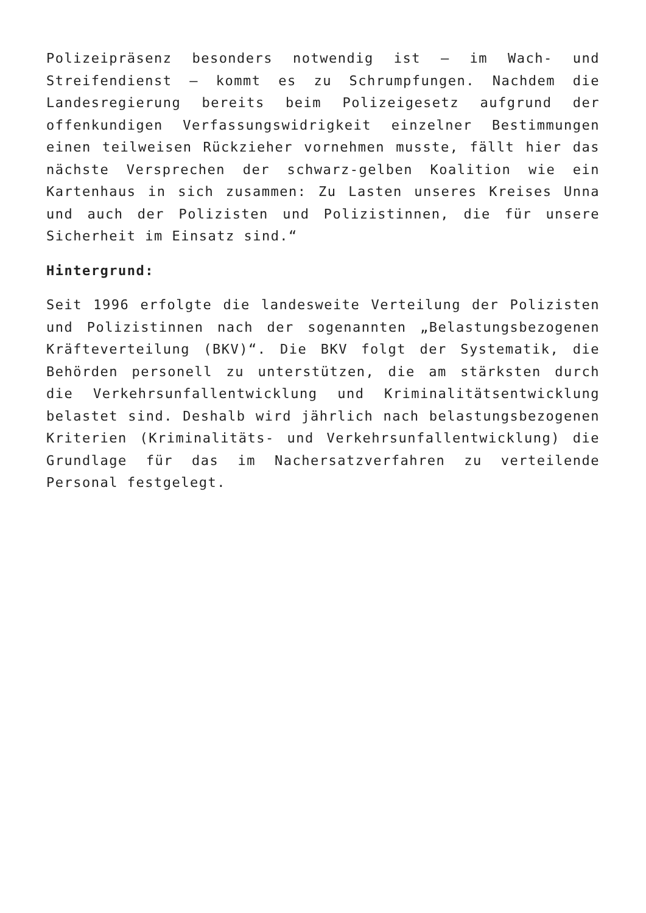Polizeipräsenz besonders notwendig ist – im Wach- und Streifendienst – kommt es zu Schrumpfungen. Nachdem die Landesregierung bereits beim Polizeigesetz aufgrund der offenkundigen Verfassungswidrigkeit einzelner Bestimmungen einen teilweisen Rückzieher vornehmen musste, fällt hier das nächste Versprechen der schwarz-gelben Koalition wie ein Kartenhaus in sich zusammen: Zu Lasten unseres Kreises Unna und auch der Polizisten und Polizistinnen, die für unsere Sicherheit im Einsatz sind.“
Hintergrund:
Seit 1996 erfolgte die landesweite Verteilung der Polizisten und Polizistinnen nach der sogenannten „Belastungsbezogenen Kräfteverteilung (BKV)“. Die BKV folgt der Systematik, die Behörden personell zu unterstützen, die am stärksten durch die Verkehrsunfallentwicklung und Kriminalitätsentwicklung belastet sind. Deshalb wird jährlich nach belastungsbezogenen Kriterien (Kriminalitäts- und Verkehrsunfallentwicklung) die Grundlage für das im Nachersatzverfahren zu verteilende Personal festgelegt.